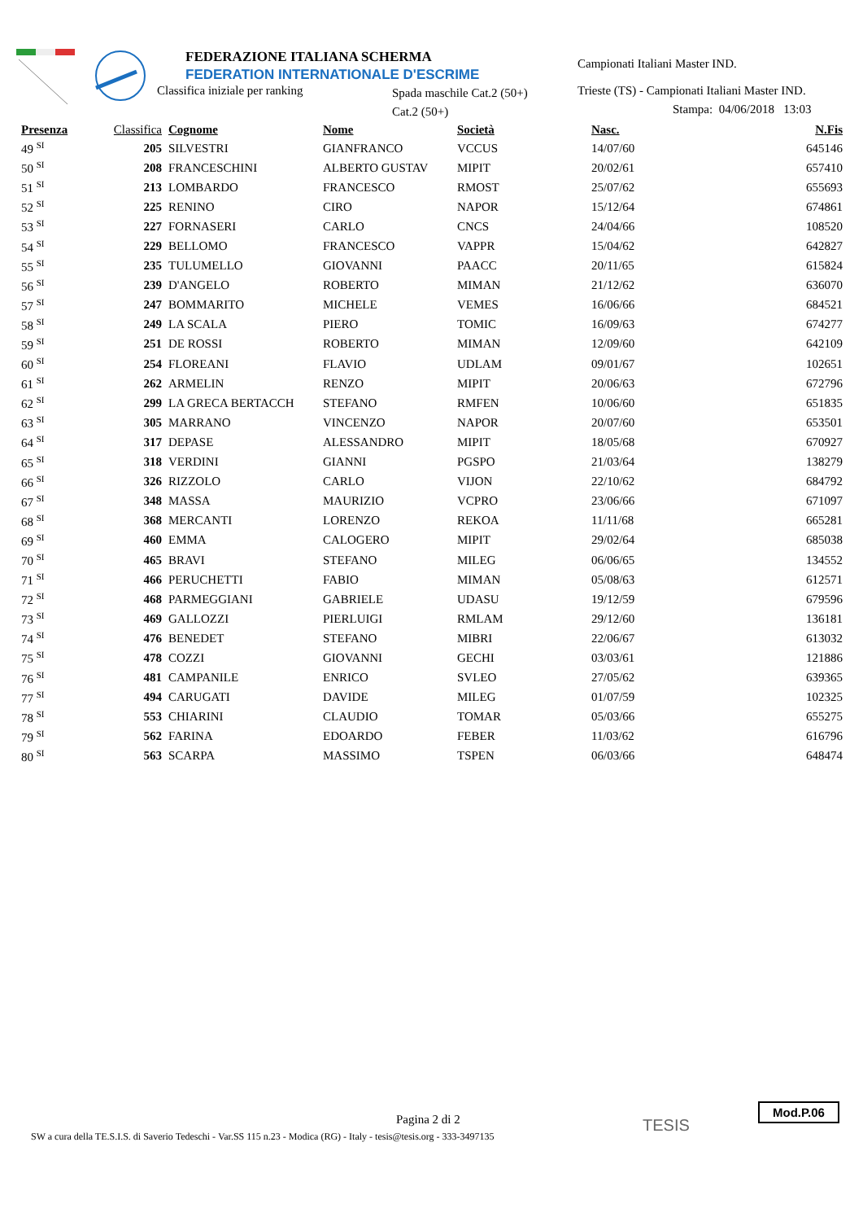FEDERAZIONE ITALIANA SCHERMA
FEDERATION INTERNATIONALE D'ESCRIME
Classifica iniziale per ranking
Spada maschile Cat.2 (50+)
Cat.2 (50+)
Campionati Italiani Master IND.
Trieste (TS) - Campionati Italiani Master IND.
Stampa: 04/06/2018 13:03
| Presenza | Classifica | Cognome | Nome | Società | Nasc. | N.Fis |
| --- | --- | --- | --- | --- | --- | --- |
| 49 <sup>SI</sup> | 205 | SILVESTRI | GIANFRANCO | VCCUS | 14/07/60 | 645146 |
| 50 <sup>SI</sup> | 208 | FRANCESCHINI | ALBERTO GUSTAV | MIPIT | 20/02/61 | 657410 |
| 51 <sup>SI</sup> | 213 | LOMBARDO | FRANCESCO | RMOST | 25/07/62 | 655693 |
| 52 <sup>SI</sup> | 225 | RENINO | CIRO | NAPOR | 15/12/64 | 674861 |
| 53 <sup>SI</sup> | 227 | FORNASERI | CARLO | CNCS | 24/04/66 | 108520 |
| 54 <sup>SI</sup> | 229 | BELLOMO | FRANCESCO | VAPPR | 15/04/62 | 642827 |
| 55 <sup>SI</sup> | 235 | TULUMELLO | GIOVANNI | PAACC | 20/11/65 | 615824 |
| 56 <sup>SI</sup> | 239 | D'ANGELO | ROBERTO | MIMAN | 21/12/62 | 636070 |
| 57 <sup>SI</sup> | 247 | BOMMARITO | MICHELE | VEMES | 16/06/66 | 684521 |
| 58 <sup>SI</sup> | 249 | LA SCALA | PIERO | TOMIC | 16/09/63 | 674277 |
| 59 <sup>SI</sup> | 251 | DE ROSSI | ROBERTO | MIMAN | 12/09/60 | 642109 |
| 60 <sup>SI</sup> | 254 | FLOREANI | FLAVIO | UDLAM | 09/01/67 | 102651 |
| 61 <sup>SI</sup> | 262 | ARMELIN | RENZO | MIPIT | 20/06/63 | 672796 |
| 62 <sup>SI</sup> | 299 | LA GRECA BERTACCH | STEFANO | RMFEN | 10/06/60 | 651835 |
| 63 <sup>SI</sup> | 305 | MARRANO | VINCENZO | NAPOR | 20/07/60 | 653501 |
| 64 <sup>SI</sup> | 317 | DEPASE | ALESSANDRO | MIPIT | 18/05/68 | 670927 |
| 65 <sup>SI</sup> | 318 | VERDINI | GIANNI | PGSPO | 21/03/64 | 138279 |
| 66 <sup>SI</sup> | 326 | RIZZOLO | CARLO | VIJON | 22/10/62 | 684792 |
| 67 <sup>SI</sup> | 348 | MASSA | MAURIZIO | VCPRO | 23/06/66 | 671097 |
| 68 <sup>SI</sup> | 368 | MERCANTI | LORENZO | REKOA | 11/11/68 | 665281 |
| 69 <sup>SI</sup> | 460 | EMMA | CALOGERO | MIPIT | 29/02/64 | 685038 |
| 70 <sup>SI</sup> | 465 | BRAVI | STEFANO | MILEG | 06/06/65 | 134552 |
| 71 <sup>SI</sup> | 466 | PERUCHETTI | FABIO | MIMAN | 05/08/63 | 612571 |
| 72 <sup>SI</sup> | 468 | PARMEGGIANI | GABRIELE | UDASU | 19/12/59 | 679596 |
| 73 <sup>SI</sup> | 469 | GALLOZZI | PIERLUIGI | RMLAM | 29/12/60 | 136181 |
| 74 <sup>SI</sup> | 476 | BENEDET | STEFANO | MIBRI | 22/06/67 | 613032 |
| 75 <sup>SI</sup> | 478 | COZZI | GIOVANNI | GECHI | 03/03/61 | 121886 |
| 76 <sup>SI</sup> | 481 | CAMPANILE | ENRICO | SVLEO | 27/05/62 | 639365 |
| 77 <sup>SI</sup> | 494 | CARUGATI | DAVIDE | MILEG | 01/07/59 | 102325 |
| 78 <sup>SI</sup> | 553 | CHIARINI | CLAUDIO | TOMAR | 05/03/66 | 655275 |
| 79 <sup>SI</sup> | 562 | FARINA | EDOARDO | FEBER | 11/03/62 | 616796 |
| 80 <sup>SI</sup> | 563 | SCARPA | MASSIMO | TSPEN | 06/03/66 | 648474 |
Pagina 2 di 2
SW a cura della TE.S.I.S. di Saverio Tedeschi - Var.SS 115 n.23 - Modica (RG) - Italy - tesis@tesis.org - 333-3497135
TESIS
Mod.P.06